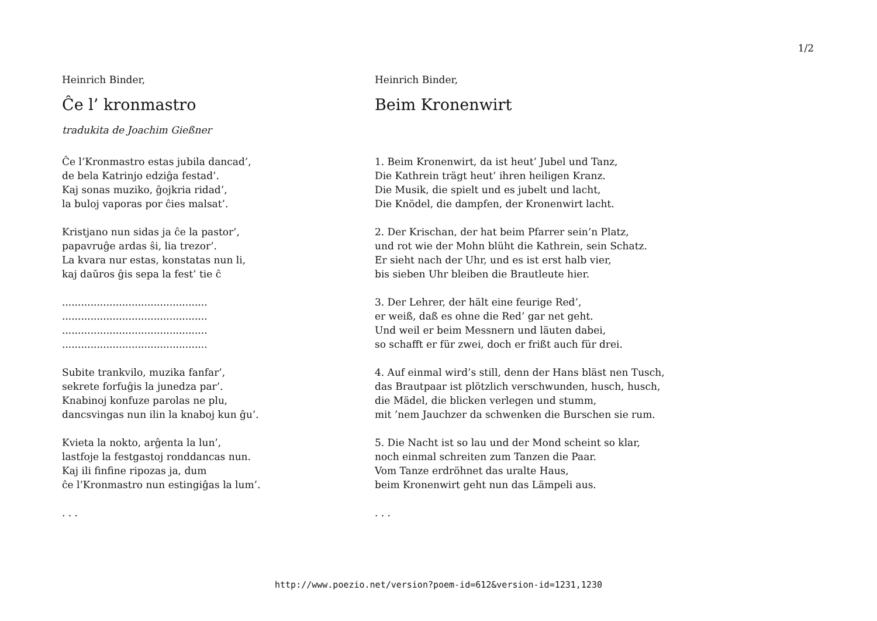1/2
Heinrich Binder,
Ĉe l’ kronmastro
tradukita de Joachim Gießner
Ĉe l’Kronmastro estas jubila dancad’,
de bela Katrinjo edziĝa festad’.
Kaj sonas muziko, ĝojkria ridad’,
la buloj vaporas por ĉies malsat’.
Kristjano nun sidas ja ĉe la pastor’,
papavruĝe ardas ŝi, lia trezor’.
La kvara nur estas, konstatas nun li,
kaj daŭros ĝis sepa la fest’ tie ĉ
..............................................
..............................................
..............................................
..............................................
Subite trankvilo, muzika fanfar’,
sekrete forfuĝis la junedza par’.
Knabinoj konfuze parolas ne plu,
dancsvingas nun ilin la knaboj kun ĝu’.
Kvieta la nokto, arĝenta la lun’,
lastfoje la festgastoj ronddancas nun.
Kaj ili finfine ripozas ja, dum
ĉe l’Kronmastro nun estingiĝas la lum’.
. . .
Heinrich Binder,
Beim Kronenwirt
1. Beim Kronenwirt, da ist heut’ Jubel und Tanz,
Die Kathrein trägt heut’ ihren heiligen Kranz.
Die Musik, die spielt und es jubelt und lacht,
Die Knödel, die dampfen, der Kronenwirt lacht.
2. Der Krischan, der hat beim Pfarrer sein’n Platz,
und rot wie der Mohn blüht die Kathrein, sein Schatz.
Er sieht nach der Uhr, und es ist erst halb vier,
bis sieben Uhr bleiben die Brautleute hier.
3. Der Lehrer, der hält eine feurige Red’,
er weiß, daß es ohne die Red’ gar net geht.
Und weil er beim Messnern und läuten dabei,
so schafft er für zwei, doch er frißt auch für drei.
4. Auf einmal wird’s still, denn der Hans bläst nen Tusch,
das Brautpaar ist plötzlich verschwunden, husch, husch,
die Mädel, die blicken verlegen und stumm,
mit ’nem Jauchzer da schwenken die Burschen sie rum.
5. Die Nacht ist so lau und der Mond scheint so klar,
noch einmal schreiten zum Tanzen die Paar.
Vom Tanze erdröhnet das uralte Haus,
beim Kronenwirt geht nun das Lämpeli aus.
. . .
http://www.poezio.net/version?poem-id=612&version-id=1231,1230